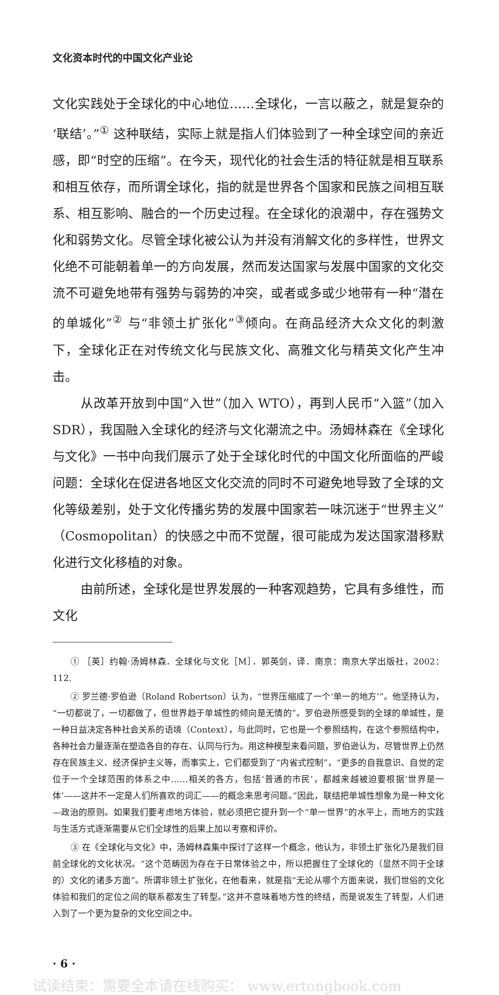文化资本时代的中国文化产业论
文化实践处于全球化的中心地位……全球化，一言以蔽之，就是复杂的‘联结’。”<sup>①</sup> 这种联结，实际上就是指人们体验到了一种全球空间的亲近感，即“时空的压缩”。在今天，现代化的社会生活的特征就是相互联系和相互依存，而所谓全球化，指的就是世界各个国家和民族之间相互联系、相互影响、融合的一个历史过程。在全球化的浪潮中，存在强势文化和弱势文化。尽管全球化被公认为并没有消解文化的多样性，世界文化绝不可能朝着单一的方向发展，然而发达国家与发展中国家的文化交流不可避免地带有强势与弱势的冲突，或者或多或少地带有一种“潜在的单城化”<sup>②</sup> 与“非领土扩张化”<sup>③</sup>倾向。在商品经济大众文化的刺激下，全球化正在对传统文化与民族文化、高雅文化与精英文化产生冲击。
从改革开放到中国“入世”（加入 WTO），再到人民币“入篮”（加入 SDR），我国融入全球化的经济与文化潮流之中。汤姆林森在《全球化与文化》一书中向我们展示了处于全球化时代的中国文化所面临的严峻问题：全球化在促进各地区文化交流的同时不可避免地导致了全球的文化等级差别，处于文化传播劣势的发展中国家若一味沉迷于“世界主义”（Cosmopolitan）的快感之中而不觉醒，很可能成为发达国家潜移默化进行文化移植的对象。
由前所述，全球化是世界发展的一种客观趋势，它具有多维性，而文化
① ［英］约翰·汤姆林森．全球化与文化［M］．郭英剑，译．南京：南京大学出版社，2002：112.
② 罗兰德·罗伯逊（Roland Robertson）认为，“世界压缩成了一个‘单一的地方’”。他坚持认为，“一切都说了，一切都做了，但世界趋于单城性的倾向是无情的”。罗伯逊所感受到的全球的单城性，是一种日益决定各种社会关系的语境（Context），与此同时，它也是一个参照结构，在这个参照结构中，各种社会力量逐渐在塑造各自的存在、认同与行为。用这种模型来看问题，罗伯逊认为，尽管世界上仍然存在民族主义、经济保护主义等，而事实上，它们都受到了“内省式控制”，“更多的自我意识、自觉的定位于一个全球范围的体系之中……相关的各方，包括‘普通的市民’，都越来越被迫要根据‘世界是一体’——这并不一定是人们所喜欢的词汇——的概念来思考问题。”因此，联结把单城性想象为是一种文化—政治的原则。如果我们要考虑地方体验，就必须把它提升到一个“单一世界”的水平上，而地方的实践与生活方式逐渐需要从它们全球性的后果上加以考察和评价。
③ 在《全球化与文化》中，汤姆林森集中探讨了这样一个概念，他认为，非领土扩张化乃是我们目前全球化的文化状况。“这个范畴因为存在于日常体验之中，所以把握住了全球化的（显然不同于全球的）文化的诸多方面”。所谓非领土扩张化，在他看来，就是指“无论从哪个方面来说，我们世俗的文化体验和我们的定位之间的联系都发生了转型。”这并不意味着地方性的终结，而是说发生了转型，人们进入到了一个更为复杂的文化空间之中。
· 6 ·
试读结束：需要全本请在线购买： www.ertongbook.com